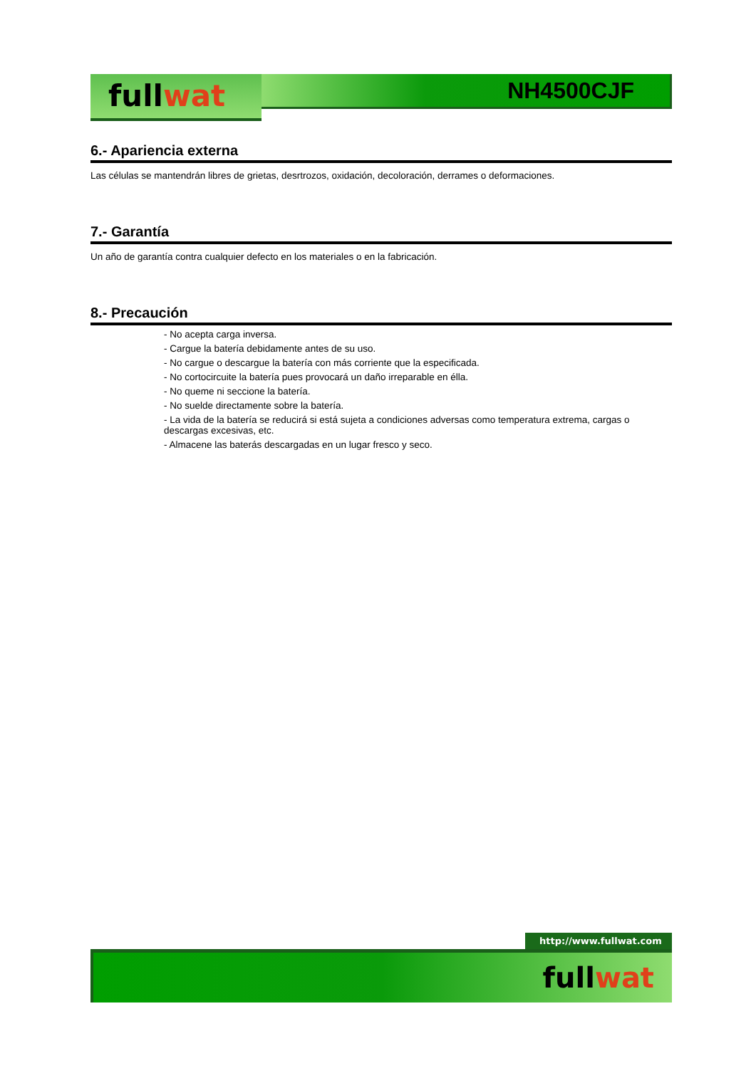fullwat
NH4500CJF
6.- Apariencia externa
Las células se mantendrán libres de grietas, desrtrozos, oxidación, decoloración, derrames o deformaciones.
7.- Garantía
Un año de garantía contra cualquier defecto en los materiales o en la fabricación.
8.- Precaución
- No acepta carga inversa.
- Cargue la batería debidamente antes de su uso.
- No cargue o descargue la batería con más corriente que la especificada.
- No cortocircuite la batería pues provocará un daño irreparable en élla.
- No queme ni seccione la batería.
- No suelde directamente sobre la batería.
- La vida de la batería se reducirá si está sujeta a condiciones adversas como temperatura extrema, cargas o descargas excesivas, etc.
- Almacene las baterás descargadas en un lugar fresco y seco.
http://www.fullwat.com
fullwat